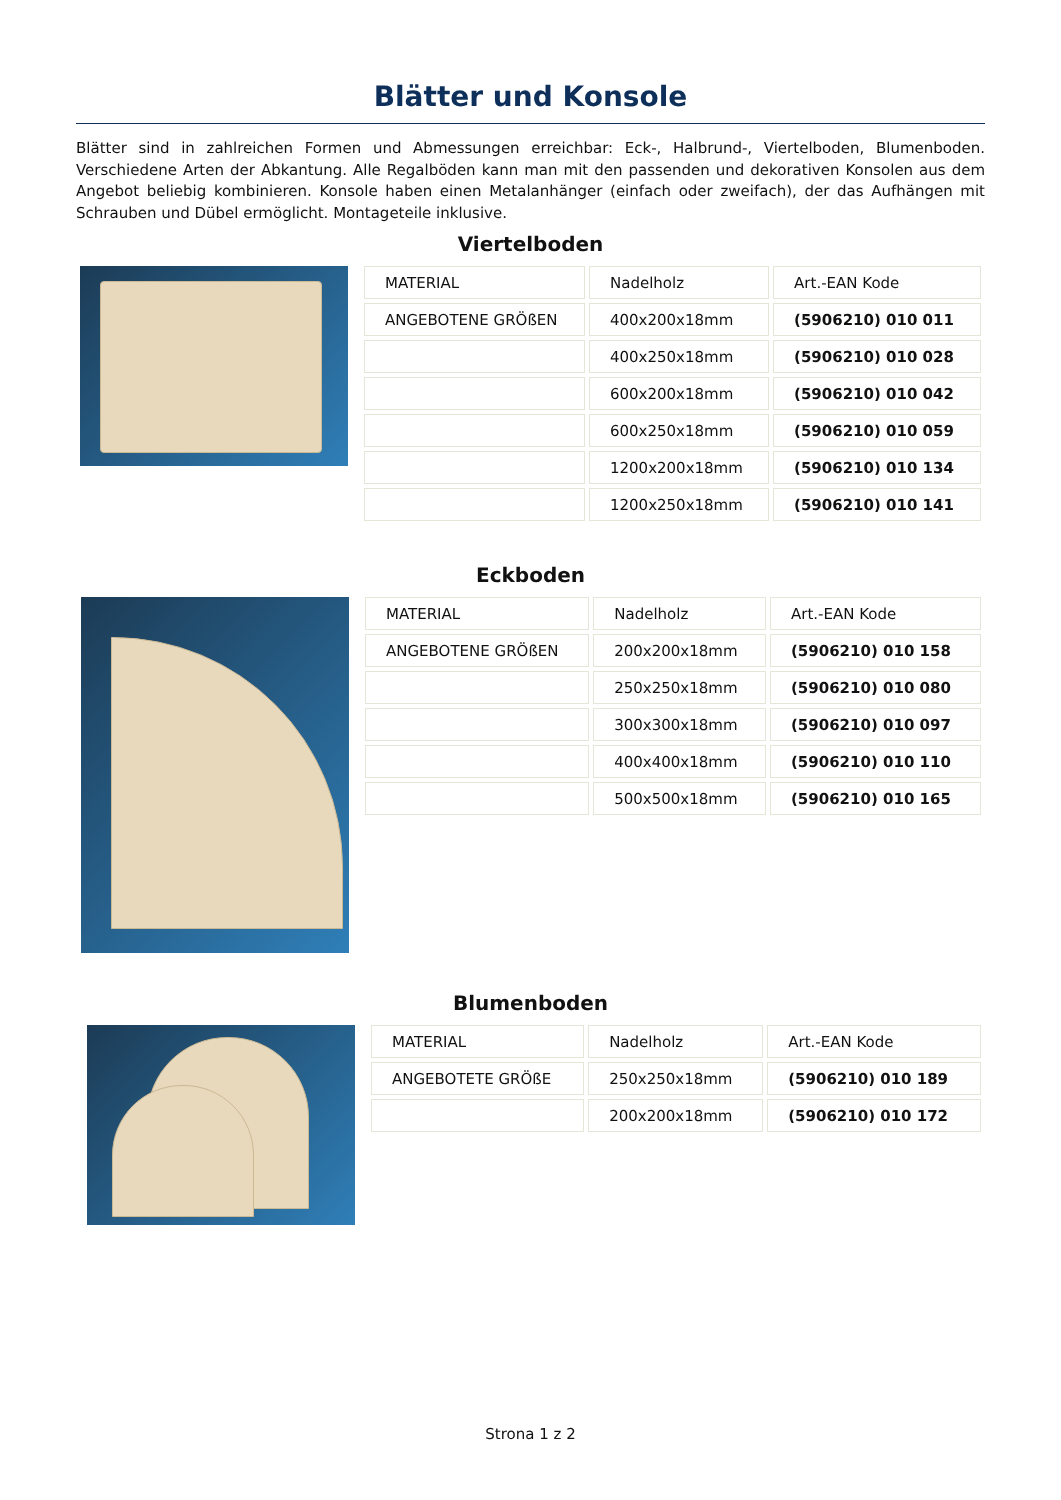Blätter und Konsole
Blätter sind in zahlreichen Formen und Abmessungen erreichbar: Eck-, Halbrund-, Viertelboden, Blumenboden. Verschiedene Arten der Abkantung. Alle Regalböden kann man mit den passenden und dekorativen Konsolen aus dem Angebot beliebig kombinieren. Konsole haben einen Metalanhänger (einfach oder zweifach), der das Aufhängen mit Schrauben und Dübel ermöglicht. Montageteile inklusive.
Viertelboden
| MATERIAL | Nadelholz | Art.-EAN Kode |
| ANGEBOTENE GRÖßEN | 400x200x18mm | (5906210) 010 011 |
| | 400x250x18mm | (5906210) 010 028 |
| | 600x200x18mm | (5906210) 010 042 |
| | 600x250x18mm | (5906210) 010 059 |
| | 1200x200x18mm | (5906210) 010 134 |
| | 1200x250x18mm | (5906210) 010 141 |
Eckboden
| MATERIAL | Nadelholz | Art.-EAN Kode |
| ANGEBOTENE GRÖßEN | 200x200x18mm | (5906210) 010 158 |
| | 250x250x18mm | (5906210) 010 080 |
| | 300x300x18mm | (5906210) 010 097 |
| | 400x400x18mm | (5906210) 010 110 |
| | 500x500x18mm | (5906210) 010 165 |
Blumenboden
| MATERIAL | Nadelholz | Art.-EAN Kode |
| ANGEBOTETE GRÖßE | 250x250x18mm | (5906210) 010 189 |
| | 200x200x18mm | (5906210) 010 172 |
Strona 1 z 2